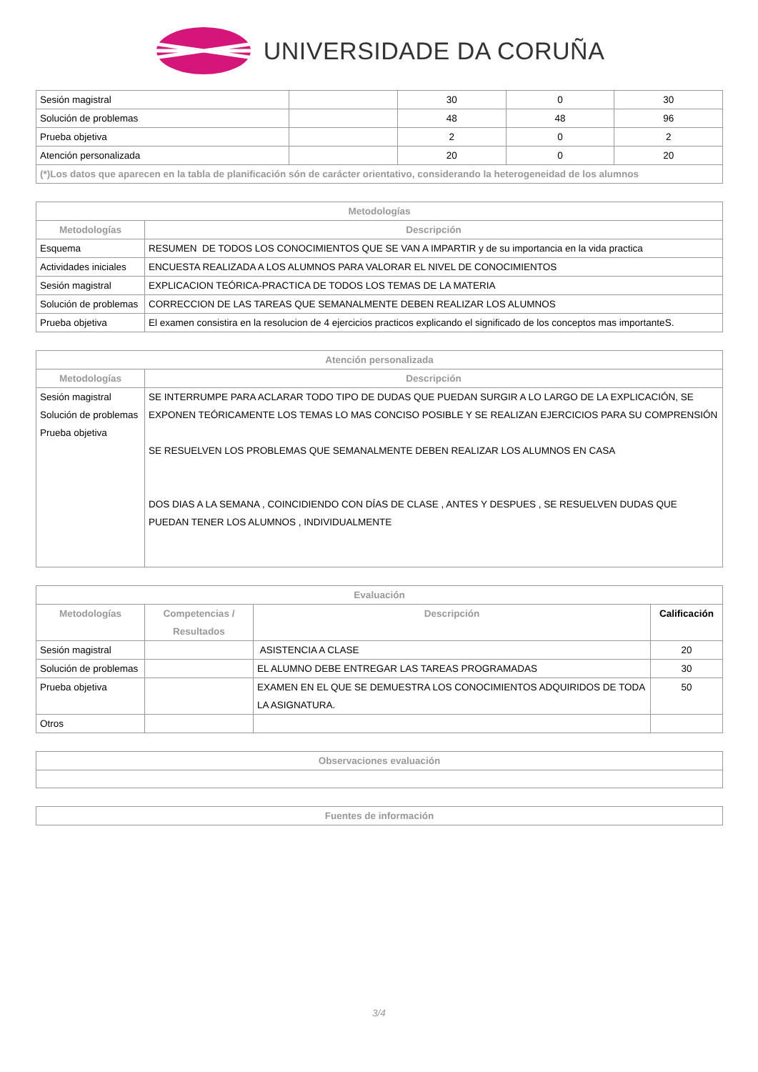UNIVERSIDADE DA CORUÑA
| Sesión magistral | | 30 | 0 | 30 |
| Solución de problemas | | 48 | 48 | 96 |
| Prueba objetiva | | 2 | 0 | 2 |
| Atención personalizada | | 20 | 0 | 20 |
| (*)Los datos que aparecen en la tabla de planificación són de carácter orientativo, considerando la heterogeneidad de los alumnos | | | | |
| Metodologías | |
| --- | --- |
| Metodologías | Descripción |
| Esquema | RESUMEN DE TODOS LOS CONOCIMIENTOS QUE SE VAN A IMPARTIR y de su importancia en la vida practica |
| Actividades iniciales | ENCUESTA REALIZADA A LOS ALUMNOS PARA VALORAR EL NIVEL DE CONOCIMIENTOS |
| Sesión magistral | EXPLICACION TEÓRICA-PRACTICA DE TODOS LOS TEMAS DE LA MATERIA |
| Solución de problemas | CORRECCION DE LAS TAREAS QUE SEMANALMENTE DEBEN REALIZAR LOS ALUMNOS |
| Prueba objetiva | El examen consistira en la resolucion de 4 ejercicios practicos explicando el significado de los conceptos mas importanteS. |
| Atención personalizada | |
| --- | --- |
| Metodologías | Descripción |
| Sesión magistral Solución de problemas Prueba objetiva | SE INTERRUMPE PARA ACLARAR TODO TIPO DE DUDAS QUE PUEDAN SURGIR A LO LARGO DE LA EXPLICACIÓN, SE EXPONEN TEÓRICAMENTE LOS TEMAS LO MAS CONCISO POSIBLE Y SE REALIZAN EJERCICIOS PARA SU COMPRENSIÓN SE RESUELVEN LOS PROBLEMAS QUE SEMANALMENTE DEBEN REALIZAR LOS ALUMNOS EN CASA DOS DIAS A LA SEMANA , COINCIDIENDO CON DÍAS DE CLASE , ANTES Y DESPUES , SE RESUELVEN DUDAS QUE PUEDAN TENER LOS ALUMNOS , INDIVIDUALMENTE |
| Evaluación | | | |
| --- | --- | --- | --- |
| Metodologías | Competencias / Resultados | Descripción | Calificación |
| Sesión magistral | | ASISTENCIA A CLASE | 20 |
| Solución de problemas | | EL ALUMNO DEBE ENTREGAR LAS TAREAS PROGRAMADAS | 30 |
| Prueba objetiva | | EXAMEN EN EL QUE SE DEMUESTRA LOS CONOCIMIENTOS ADQUIRIDOS DE TODA LA ASIGNATURA. | 50 |
| Otros | | | |
| Observaciones evaluación |
| --- |
| Fuentes de información |
| --- |
3/4